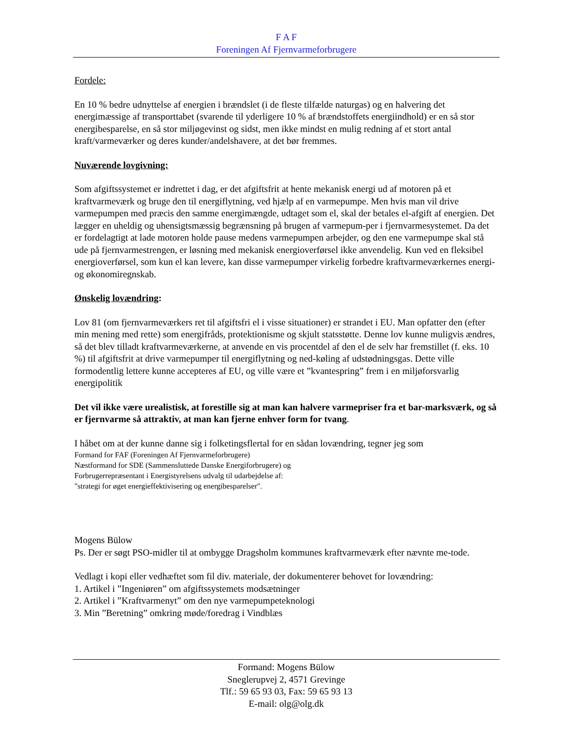F A F
Foreningen Af Fjernvarmeforbrugere
Fordele:
En 10 % bedre udnyttelse af energien i brændslet (i de fleste tilfælde naturgas) og en halvering det energimæssige af transporttabet (svarende til yderligere 10 % af brændstoffets energiindhold) er en så stor energibesparelse, en så stor miljøgevinst og sidst, men ikke mindst en mulig redning af et stort antal kraft/varmeværker og deres kunder/andelshavere, at det bør fremmes.
Nuværende lovgivning:
Som afgiftssystemet er indrettet i dag, er det afgiftsfrit at hente mekanisk energi ud af motoren på et kraftvarmeværk og bruge den til energiflytning, ved hjælp af en varmepumpe. Men hvis man vil drive varmepumpen med præcis den samme energimængde, udtaget som el, skal der betales el-afgift af energien. Det lægger en uheldig og uhensigtsmæssig begrænsning på brugen af varmepum-per i fjernvarmesystemet. Da det er fordelagtigt at lade motoren holde pause medens varmepumpen arbejder, og den ene varmepumpe skal stå ude på fjernvarmestrengen, er løsning med mekanisk energioverførsel ikke anvendelig. Kun ved en fleksibel energioverførsel, som kun el kan levere, kan disse varmepumper virkelig forbedre kraftvarmeværkernes energi- og økonomiregnskab.
Ønskelig lovændring:
Lov 81 (om fjernvarmeværkers ret til afgiftsfri el i visse situationer) er strandet i EU. Man opfatter den (efter min mening med rette) som energifråds, protektionisme og skjult statsstøtte. Denne lov kunne muligvis ændres, så det blev tilladt kraftvarmeværkerne, at anvende en vis procentdel af den el de selv har fremstillet (f. eks. 10 %) til afgiftsfrit at drive varmepumper til energiflytning og ned-køling af udstødningsgas. Dette ville formodentlig lettere kunne accepteres af EU, og ville være et ”kvantespring” frem i en miljøforsvarlig energipolitik
Det vil ikke være urealistisk, at forestille sig at man kan halvere varmepriser fra et bar-marksværk, og så er fjernvarme så attraktiv, at man kan fjerne enhver form for tvang.
I håbet om at der kunne danne sig i folketingsflertal for en sådan lovændring, tegner jeg som
Formand for FAF (Foreningen Af Fjernvarmeforbrugere)
Næstformand for SDE (Sammensluttede Danske Energiforbrugere) og
Forbrugerrepræsentant i Energistyrelsens udvalg til udarbejdelse af:
"strategi for øget energieffektivisering og energibesparelser".
Mogens Bülow
Ps. Der er søgt PSO-midler til at ombygge Dragsholm kommunes kraftvarmeværk efter nævnte me-tode.
Vedlagt i kopi eller vedhæftet som fil div. materiale, der dokumenterer behovet for lovændring:
1. Artikel i ”Ingeniøren” om afgiftssystemets modsætninger
2. Artikel i ”Kraftvarmenyt” om den nye varmepumpeteknologi
3. Min ”Beretning” omkring møde/foredrag i Vindblæs
Formand: Mogens Bülow
Sneglerupvej 2, 4571 Grevinge
Tlf.: 59 65 93 03, Fax: 59 65 93 13
E-mail: olg@olg.dk